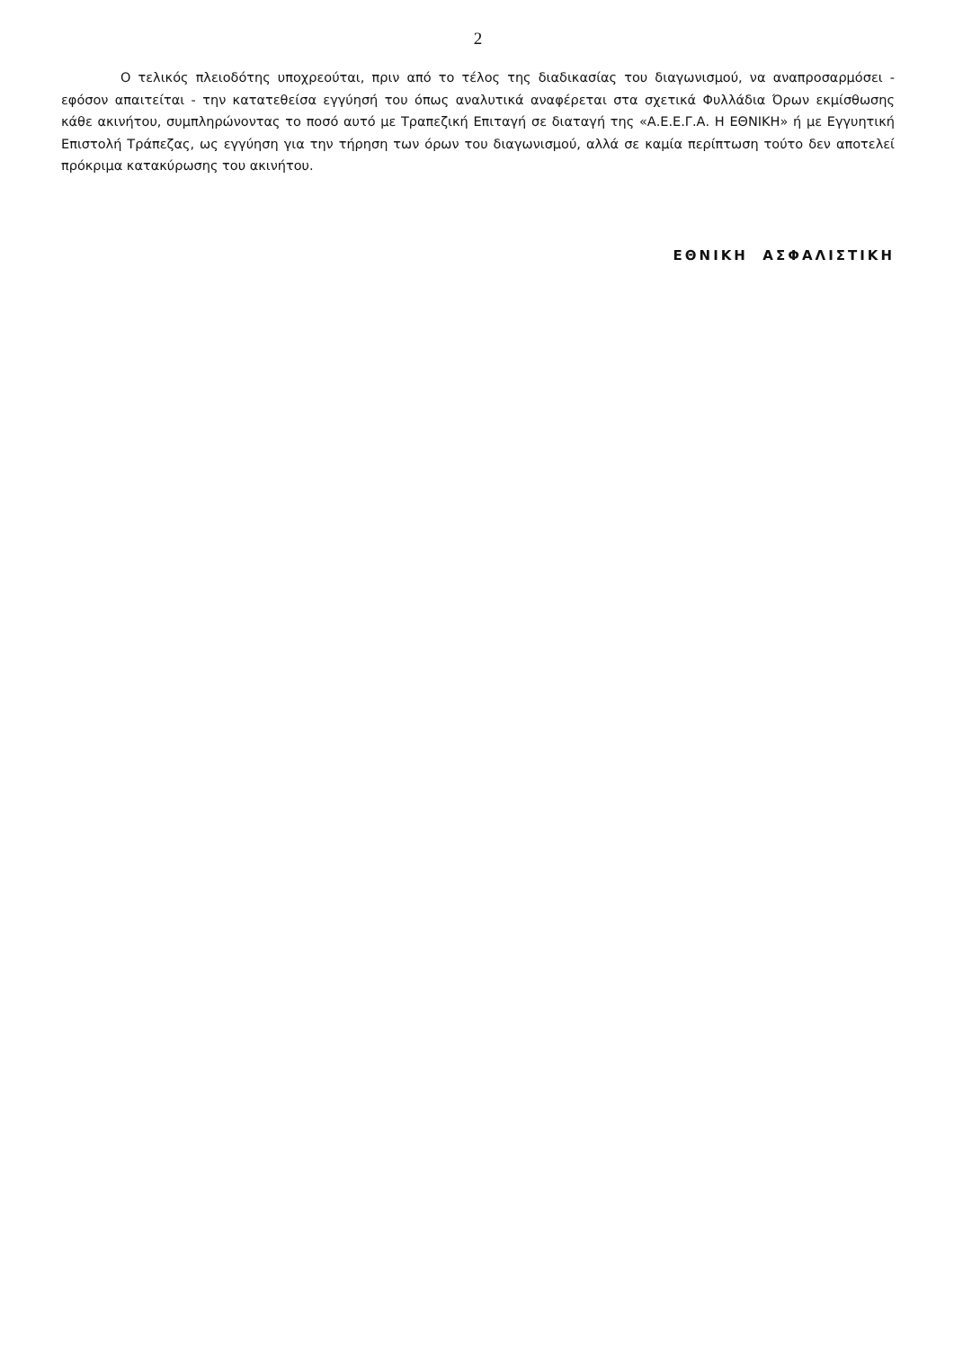2
Ο τελικός πλειοδότης υποχρεούται, πριν από το τέλος της διαδικασίας του διαγωνισμού, να αναπροσαρμόσει - εφόσον απαιτείται - την κατατεθείσα εγγύησή του όπως αναλυτικά αναφέρεται στα σχετικά Φυλλάδια Όρων εκμίσθωσης κάθε ακινήτου, συμπληρώνοντας το ποσό αυτό με Τραπεζική Επιταγή σε διαταγή της «Α.Ε.Ε.Γ.Α. Η ΕΘΝΙΚΗ» ή με Εγγυητική Επιστολή Τράπεζας, ως εγγύηση για την τήρηση των όρων του διαγωνισμού, αλλά σε καμία περίπτωση τούτο δεν αποτελεί πρόκριμα κατακύρωσης του ακινήτου.
ΕΘΝΙΚΗ ΑΣΦΑΛΙΣΤΙΚΗ